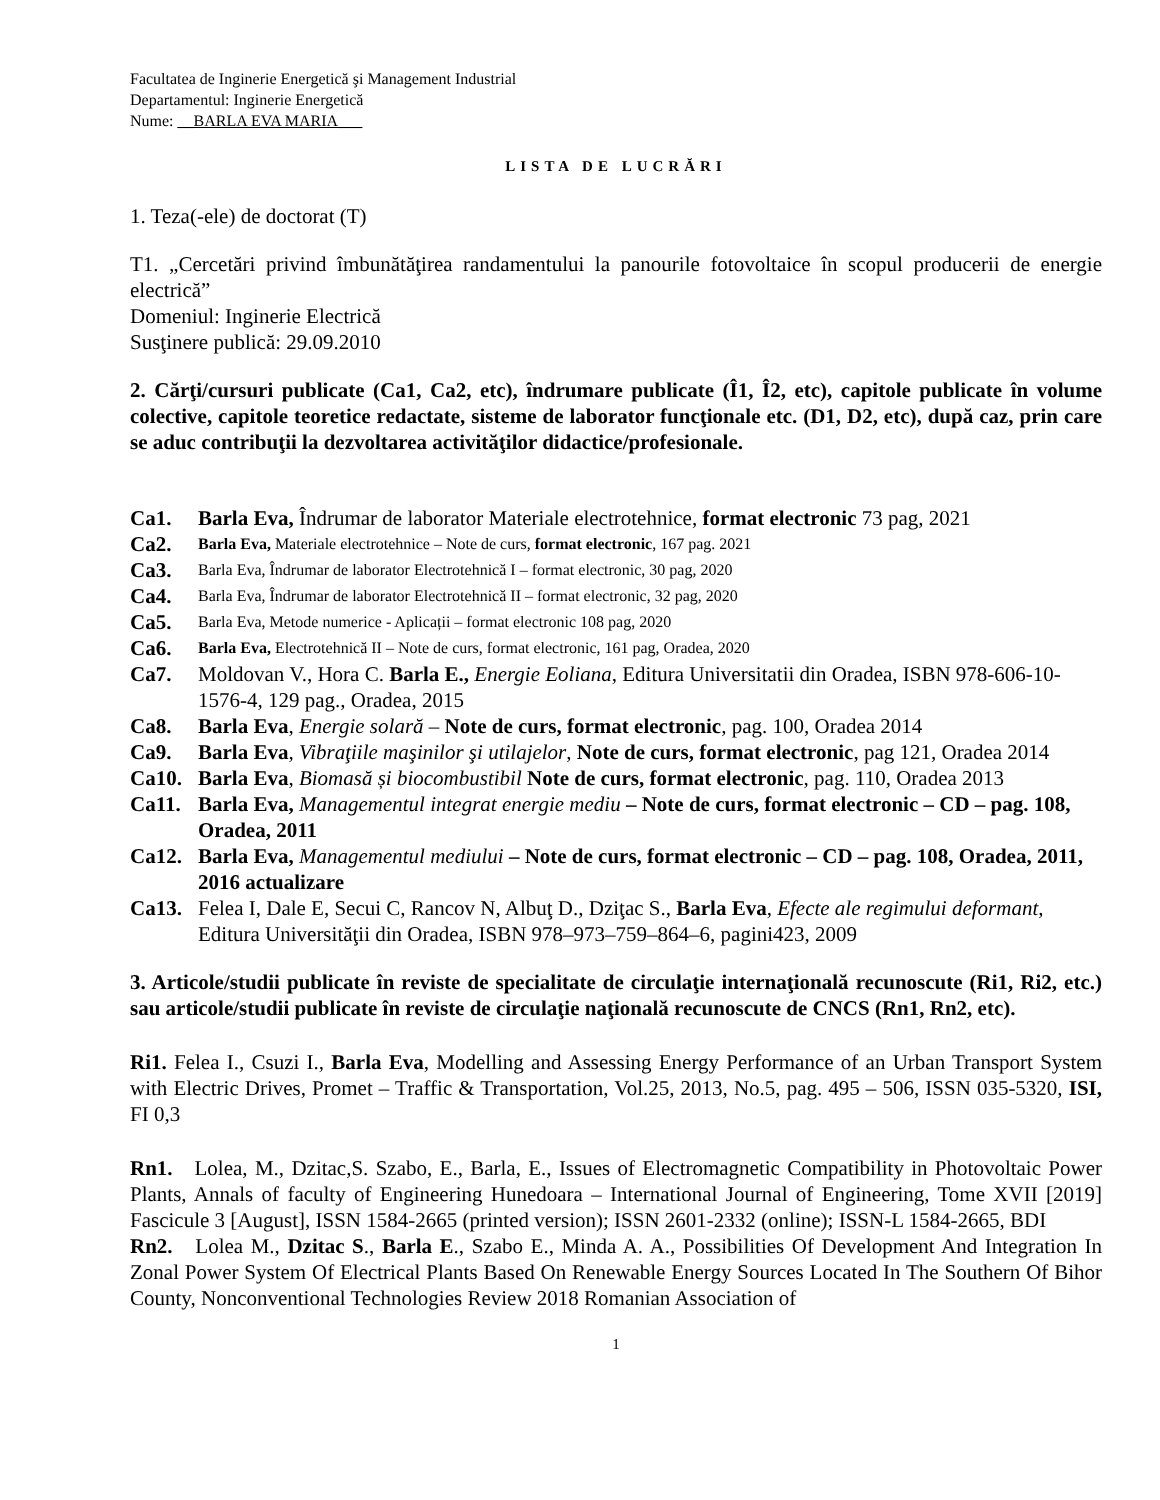Facultatea de Inginerie Energetică şi Management Industrial
Departamentul: Inginerie Energetică
Nume: __BARLA EVA MARIA___
LISTA DE LUCRĂRI
1. Teza(-ele) de doctorat (T)
T1. „Cercetări privind îmbunătăţirea randamentului la panourile fotovoltaice în scopul producerii de energie electrică”
Domeniul: Inginerie Electrică
Susţinere publică: 29.09.2010
2. Cărţi/cursuri publicate (Ca1, Ca2, etc), îndrumare publicate (Î1, Î2, etc), capitole publicate în volume colective, capitole teoretice redactate, sisteme de laborator funcţionale etc. (D1, D2, etc), după caz, prin care se aduc contribuţii la dezvoltarea activităţilor didactice/profesionale.
Ca1. Barla Eva, Îndrumar de laborator Materiale electrotehnice, format electronic 73 pag, 2021
Ca2. Barla Eva, Materiale electrotehnice – Note de curs, format electronic, 167 pag. 2021
Ca3. Barla Eva, Îndrumar de laborator Electrotehnică I – format electronic, 30 pag, 2020
Ca4. Barla Eva, Îndrumar de laborator Electrotehnică II – format electronic, 32 pag, 2020
Ca5. Barla Eva, Metode numerice - Aplicații – format electronic 108 pag, 2020
Ca6. Barla Eva, Electrotehnică II – Note de curs, format electronic, 161 pag, Oradea, 2020
Ca7. Moldovan V., Hora C. Barla E., Energie Eoliana, Editura Universitatii din Oradea, ISBN 978-606-10-1576-4, 129 pag., Oradea, 2015
Ca8. Barla Eva, Energie solară – Note de curs, format electronic, pag. 100, Oradea 2014
Ca9. Barla Eva, Vibraţiile maşinilor şi utilajelor, Note de curs, format electronic, pag 121, Oradea 2014
Ca10. Barla Eva, Biomasă și biocombustibil Note de curs, format electronic, pag. 110, Oradea 2013
Ca11. Barla Eva, Managementul integrat energie mediu – Note de curs, format electronic – CD – pag. 108, Oradea, 2011
Ca12. Barla Eva, Managementul mediului – Note de curs, format electronic – CD – pag. 108, Oradea, 2011, 2016 actualizare
Ca13. Felea I, Dale E, Secui C, Rancov N, Albuţ D., Dziţac S., Barla Eva, Efecte ale regimului deformant, Editura Universităţii din Oradea, ISBN 978–973–759–864–6, pagini423, 2009
3. Articole/studii publicate în reviste de specialitate de circulaţie internaţională recunoscute (Ri1, Ri2, etc.) sau articole/studii publicate în reviste de circulaţie naţională recunoscute de CNCS (Rn1, Rn2, etc).
Ri1. Felea I., Csuzi I., Barla Eva, Modelling and Assessing Energy Performance of an Urban Transport System with Electric Drives, Promet – Traffic & Transportation, Vol.25, 2013, No.5, pag. 495 – 506, ISSN 035-5320, ISI, FI 0,3
Rn1. Lolea, M., Dzitac,S. Szabo, E., Barla, E., Issues of Electromagnetic Compatibility in Photovoltaic Power Plants, Annals of faculty of Engineering Hunedoara – International Journal of Engineering, Tome XVII [2019] Fascicule 3 [August], ISSN 1584-2665 (printed version); ISSN 2601-2332 (online); ISSN-L 1584-2665, BDI
Rn2. Lolea M., Dzitac S., Barla E., Szabo E., Minda A. A., Possibilities Of Development And Integration In Zonal Power System Of Electrical Plants Based On Renewable Energy Sources Located In The Southern Of Bihor County, Nonconventional Technologies Review 2018 Romanian Association of
1